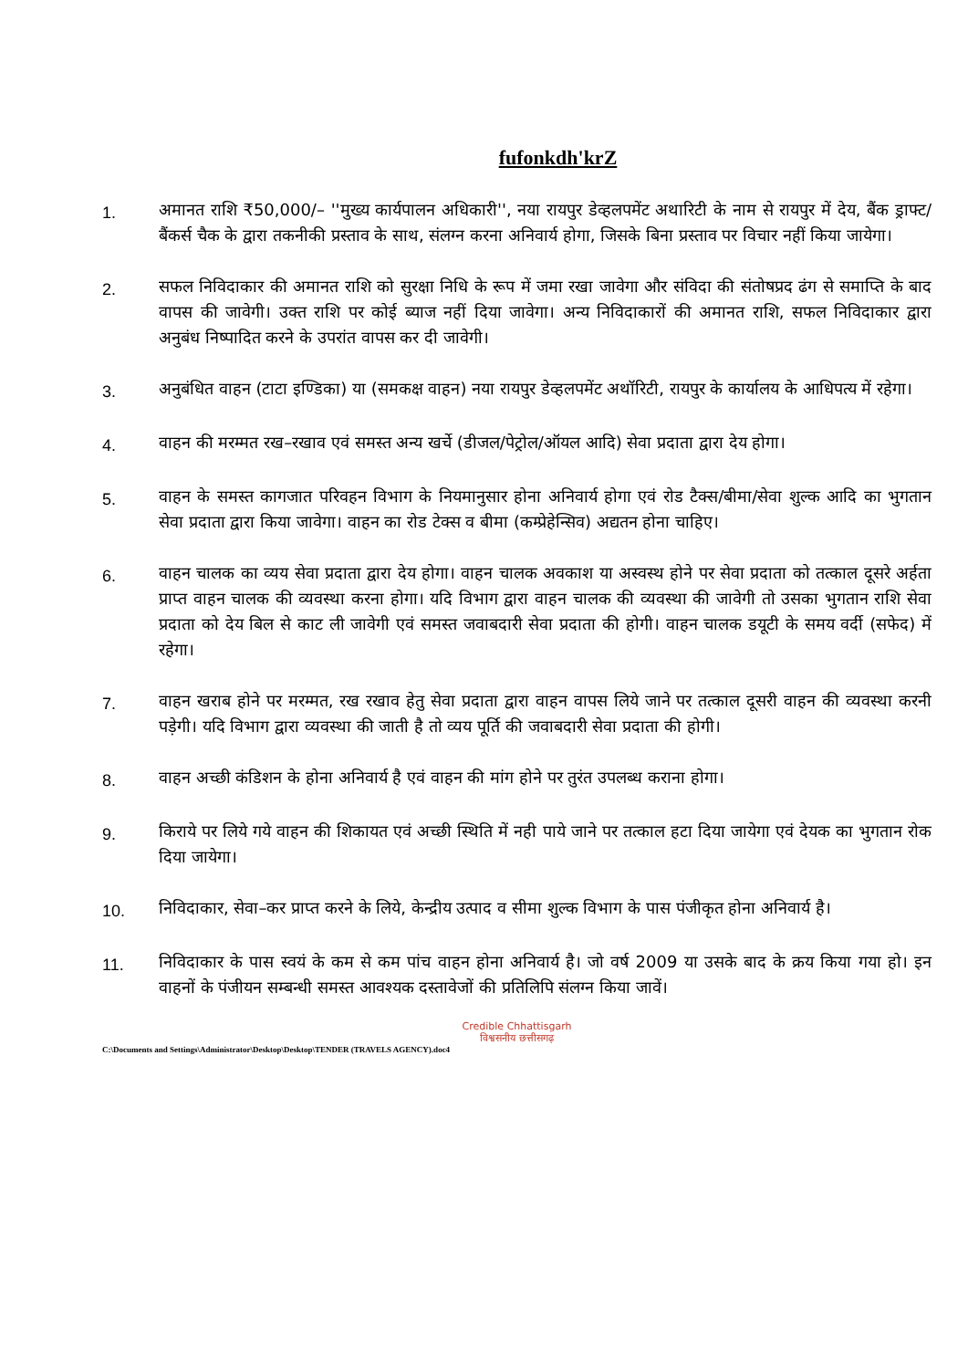fufonkdh'krZ
1.
अमानत राशि ₹50,000/– ''मुख्य कार्यपालन अधिकारी'', नया रायपुर डेव्हलपमेंट अथारिटी के नाम से रायपुर में देय, बैंक ड्राफ्ट/बैंकर्स चैक के द्वारा तकनीकी प्रस्ताव के साथ, संलग्न करना अनिवार्य होगा, जिसके बिना प्रस्ताव पर विचार नहीं किया जायेगा।
2.
सफल निविदाकार की अमानत राशि को सुरक्षा निधि के रूप में जमा रखा जावेगा और संविदा की संतोषप्रद ढंग से समाप्ति के बाद वापस की जावेगी। उक्त राशि पर कोई ब्याज नहीं दिया जावेगा। अन्य निविदाकारों की अमानत राशि, सफल निविदाकार द्वारा अनुबंध निष्पादित करने के उपरांत वापस कर दी जावेगी।
3.
अनुबंधित वाहन (टाटा इण्डिका) या (समकक्ष वाहन) नया रायपुर डेव्हलपमेंट अथॉरिटी, रायपुर के कार्यालय के आधिपत्य में रहेगा।
4.
वाहन की मरम्मत रख–रखाव एवं समस्त अन्य खर्चे (डीजल/पेट्रोल/ऑयल आदि) सेवा प्रदाता द्वारा देय होगा।
5.
वाहन के समस्त कागजात परिवहन विभाग के नियमानुसार होना अनिवार्य होगा एवं रोड टैक्स/बीमा/सेवा शुल्क आदि का भुगतान सेवा प्रदाता द्वारा किया जावेगा। वाहन का रोड टेक्स व बीमा (कम्प्रेहेन्सिव) अद्यतन होना चाहिए।
6.
वाहन चालक का व्यय सेवा प्रदाता द्वारा देय होगा। वाहन चालक अवकाश या अस्वस्थ होने पर सेवा प्रदाता को तत्काल दूसरे अर्हता प्राप्त वाहन चालक की व्यवस्था करना होगा। यदि विभाग द्वारा वाहन चालक की व्यवस्था की जावेगी तो उसका भुगतान राशि सेवा प्रदाता को देय बिल से काट ली जावेगी एवं समस्त जवाबदारी सेवा प्रदाता की होगी। वाहन चालक डयूटी के समय वर्दी (सफेद) में रहेगा।
7.
वाहन खराब होने पर मरम्मत, रख रखाव हेतु सेवा प्रदाता द्वारा वाहन वापस लिये जाने पर तत्काल दूसरी वाहन की व्यवस्था करनी पड़ेगी। यदि विभाग द्वारा व्यवस्था की जाती है तो व्यय पूर्ति की जवाबदारी सेवा प्रदाता की होगी।
8.
वाहन अच्छी कंडिशन के होना अनिवार्य है एवं वाहन की मांग होने पर तुरंत उपलब्ध कराना होगा।
9.
किराये पर लिये गये वाहन की शिकायत एवं अच्छी स्थिति में नही पाये जाने पर तत्काल हटा दिया जायेगा एवं देयक का भुगतान रोक दिया जायेगा।
10.
निविदाकार, सेवा–कर प्राप्त करने के लिये, केन्द्रीय उत्पाद व सीमा शुल्क विभाग के पास पंजीकृत होना अनिवार्य है।
11.
निविदाकार के पास स्वयं के कम से कम पांच वाहन होना अनिवार्य है। जो वर्ष 2009 या उसके बाद के क्रय किया गया हो। इन वाहनों के पंजीयन सम्बन्धी समस्त आवश्यक दस्तावेजों की प्रतिलिपि संलग्न किया जावें।
Credible Chhattisgarh
विश्वसनीय छत्तीसगढ़
C:\Documents and Settings\Administrator\Desktop\Desktop\TENDER (TRAVELS AGENCY).doc4